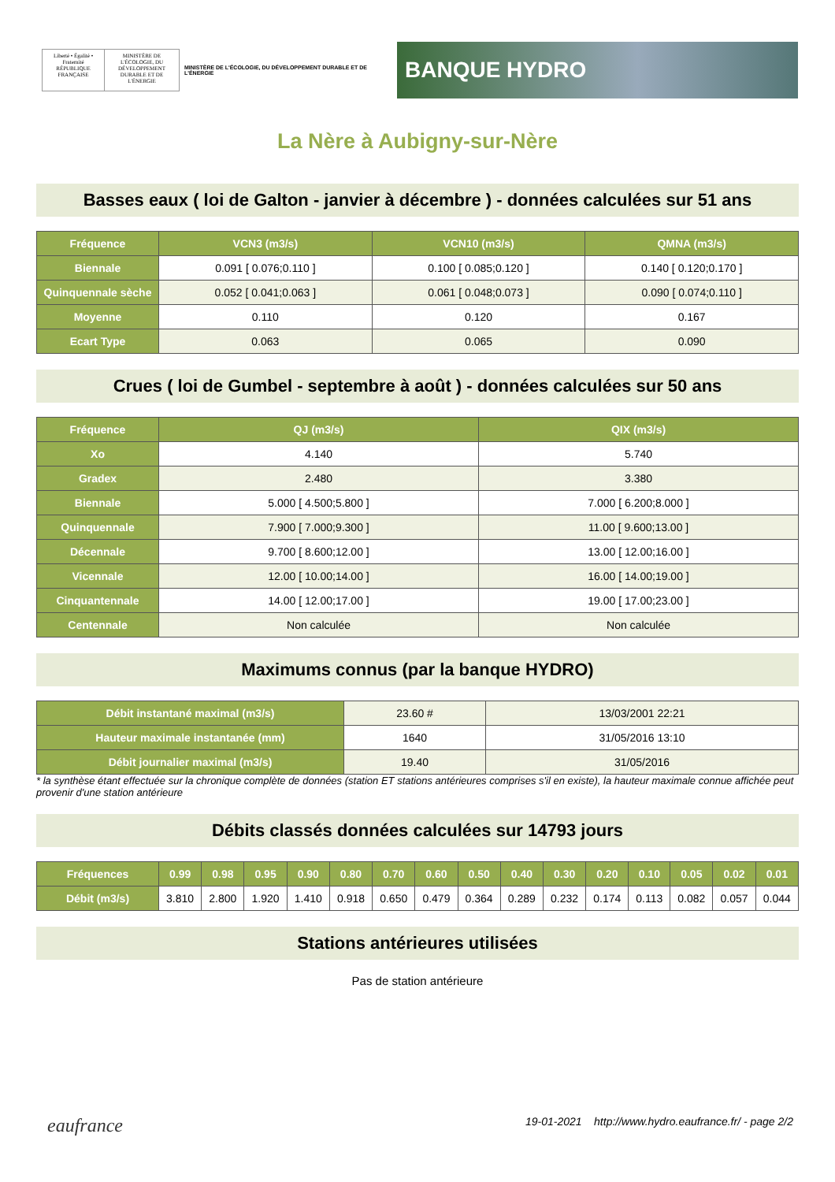Liberté • Égalité • Fraternité RÉPUBLIQUE FRANÇAISE
MINISTÈRE DE L'ÉCOLOGIE, DU DÉVELOPPEMENT DURABLE ET DE L'ÉNERGIE
MINISTÈRE DE L'ÉCOLOGIE, DU DÉVELOPPEMENT DURABLE ET DE L'ÉNERGIE
BANQUE HYDRO
La Nère à Aubigny-sur-Nère
Basses eaux ( loi de Galton - janvier à décembre ) - données calculées sur 51 ans
| Fréquence | VCN3 (m3/s) | VCN10 (m3/s) | QMNA (m3/s) |
| --- | --- | --- | --- |
| Biennale | 0.091 [ 0.076;0.110 ] | 0.100 [ 0.085;0.120 ] | 0.140 [ 0.120;0.170 ] |
| Quinquennale sèche | 0.052 [ 0.041;0.063 ] | 0.061 [ 0.048;0.073 ] | 0.090 [ 0.074;0.110 ] |
| Moyenne | 0.110 | 0.120 | 0.167 |
| Ecart Type | 0.063 | 0.065 | 0.090 |
Crues ( loi de Gumbel - septembre à août ) - données calculées sur 50 ans
| Fréquence | QJ (m3/s) | QIX (m3/s) |
| --- | --- | --- |
| Xo | 4.140 | 5.740 |
| Gradex | 2.480 | 3.380 |
| Biennale | 5.000 [ 4.500;5.800 ] | 7.000 [ 6.200;8.000 ] |
| Quinquennale | 7.900 [ 7.000;9.300 ] | 11.00 [ 9.600;13.00 ] |
| Décennale | 9.700 [ 8.600;12.00 ] | 13.00 [ 12.00;16.00 ] |
| Vicennale | 12.00 [ 10.00;14.00 ] | 16.00 [ 14.00;19.00 ] |
| Cinquantennale | 14.00 [ 12.00;17.00 ] | 19.00 [ 17.00;23.00 ] |
| Centennale | Non calculée | Non calculée |
Maximums connus (par la banque HYDRO)
| Débit instantané maximal (m3/s) | 23.60 # | 13/03/2001 22:21 |
| Hauteur maximale instantanée (mm) | 1640 | 31/05/2016 13:10 |
| Débit journalier maximal (m3/s) | 19.40 | 31/05/2016 |
* la synthèse étant effectuée sur la chronique complète de données (station ET stations antérieures comprises s'il en existe), la hauteur maximale connue affichée peut provenir d'une station antérieure
Débits classés données calculées sur 14793 jours
| Fréquences | 0.99 | 0.98 | 0.95 | 0.90 | 0.80 | 0.70 | 0.60 | 0.50 | 0.40 | 0.30 | 0.20 | 0.10 | 0.05 | 0.02 | 0.01 |
| --- | --- | --- | --- | --- | --- | --- | --- | --- | --- | --- | --- | --- | --- | --- | --- |
| Débit (m3/s) | 3.810 | 2.800 | 1.920 | 1.410 | 0.918 | 0.650 | 0.479 | 0.364 | 0.289 | 0.232 | 0.174 | 0.113 | 0.082 | 0.057 | 0.044 |
Stations antérieures utilisées
Pas de station antérieure
eaufrance 19-01-2021 http://www.hydro.eaufrance.fr/ - page 2/2